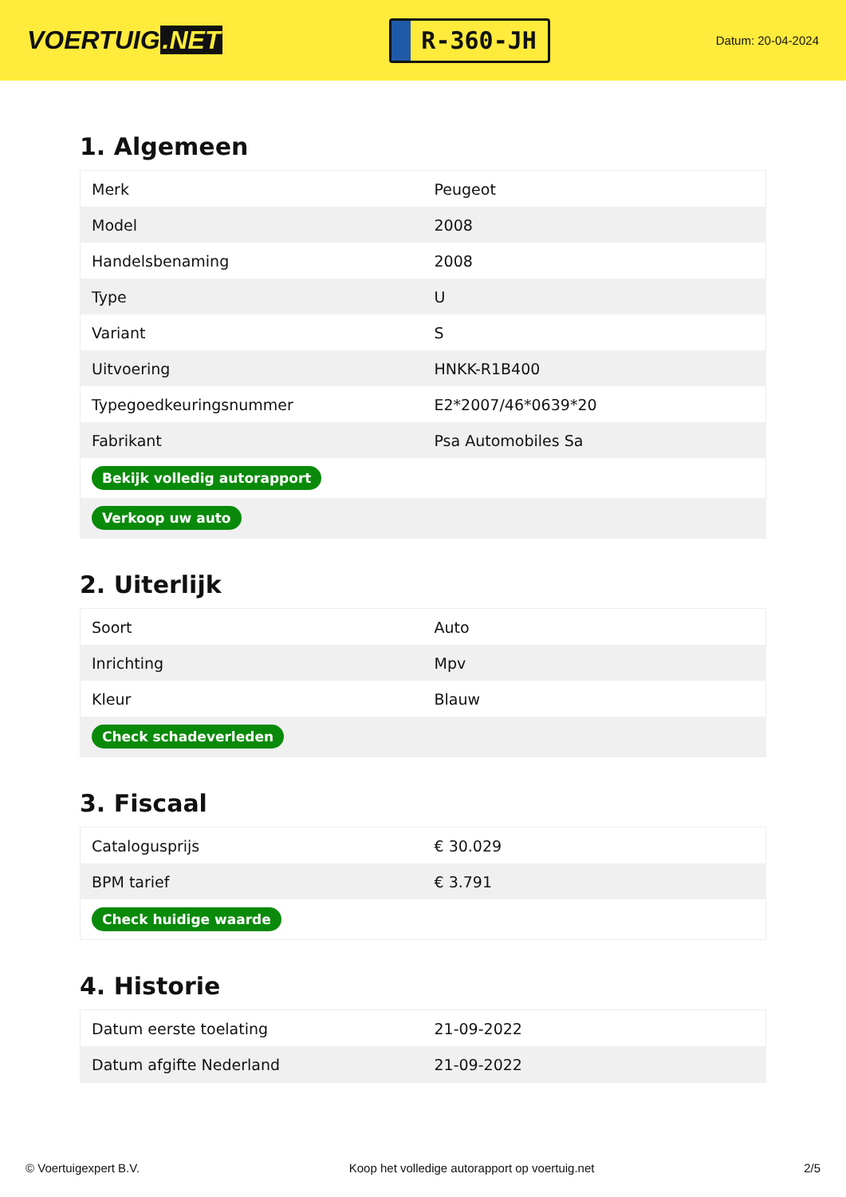VOERTUIG.NET
R-360-JH
Datum: 20-04-2024
1. Algemeen
| Merk | Peugeot |
| Model | 2008 |
| Handelsbenaming | 2008 |
| Type | U |
| Variant | S |
| Uitvoering | HNKK-R1B400 |
| Typegoedkeuringsnummer | E2*2007/46*0639*20 |
| Fabrikant | Psa Automobiles Sa |
| Bekijk volledig autorapport | |
| Verkoop uw auto | |
2. Uiterlijk
| Soort | Auto |
| Inrichting | Mpv |
| Kleur | Blauw |
| Check schadeverleden | |
3. Fiscaal
| Catalogusprijs | € 30.029 |
| BPM tarief | € 3.791 |
| Check huidige waarde | |
4. Historie
| Datum eerste toelating | 21-09-2022 |
| Datum afgifte Nederland | 21-09-2022 |
© Voertuigexpert B.V. Koop het volledige autorapport op voertuig.net 2/5